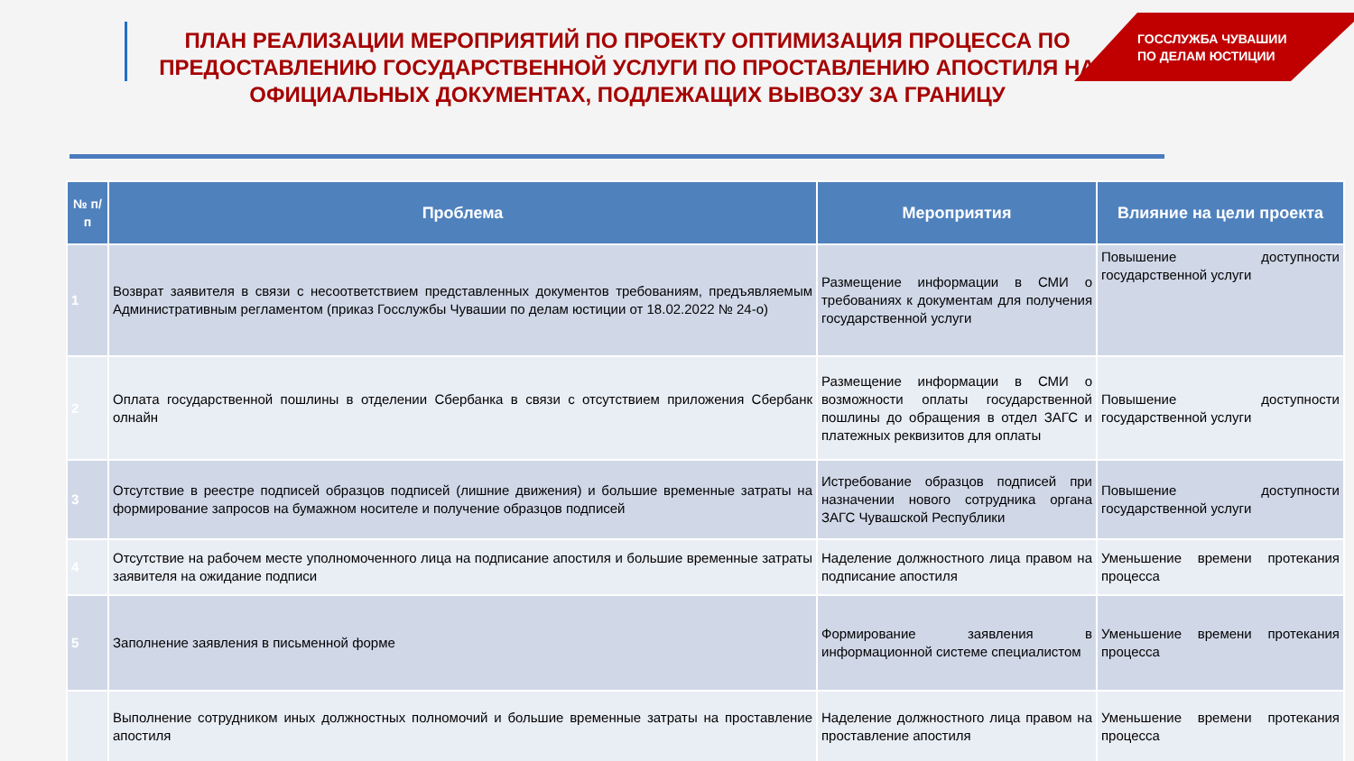ПЛАН РЕАЛИЗАЦИИ МЕРОПРИЯТИЙ ПО ПРОЕКТУ ОПТИМИЗАЦИЯ ПРОЦЕССА ПО ПРЕДОСТАВЛЕНИЮ ГОСУДАРСТВЕННОЙ УСЛУГИ ПО ПРОСТАВЛЕНИЮ АПОСТИЛЯ НА ОФИЦИАЛЬНЫХ ДОКУМЕНТАХ, ПОДЛЕЖАЩИХ ВЫВОЗУ ЗА ГРАНИЦУ
ГОССЛУЖБА ЧУВАШИИ
ПО ДЕЛАМ ЮСТИЦИИ
| № п/п | Проблема | Мероприятия | Влияние на цели проекта |
| --- | --- | --- | --- |
| 1 | Возврат заявителя в связи с несоответствием представленных документов требованиям, предъявляемым Административным регламентом (приказ Госслужбы Чувашии по делам юстиции от 18.02.2022 № 24-о) | Размещение информации в СМИ о требованиях к документам для получения государственной услуги | Повышение доступности государственной услуги |
| 2 | Оплата государственной пошлины в отделении Сбербанка в связи с отсутствием приложения Сбербанк олнайн | Размещение информации в СМИ о возможности оплаты государственной пошлины до обращения в отдел ЗАГС и платежных реквизитов для оплаты | Повышение доступности государственной услуги |
| 3 | Отсутствие в реестре подписей образцов подписей (лишние движения) и большие временные затраты на формирование запросов на бумажном носителе и получение образцов подписей | Истребование образцов подписей при назначении нового сотрудника органа ЗАГС Чувашской Республики | Повышение доступности государственной услуги |
| 4 | Отсутствие на рабочем месте уполномоченного лица на подписание апостиля и большие временные затраты заявителя на ожидание подписи | Наделение должностного лица правом на подписание апостиля | Уменьшение времени протекания процесса |
| 5 | Заполнение заявления в письменной форме | Формирование заявления в информационной системе специалистом | Уменьшение времени протекания процесса |
| | Выполнение сотрудником иных должностных полномочий и большие временные затраты на проставление апостиля | Наделение должностного лица правом на проставление апостиля | Уменьшение времени протекания процесса |